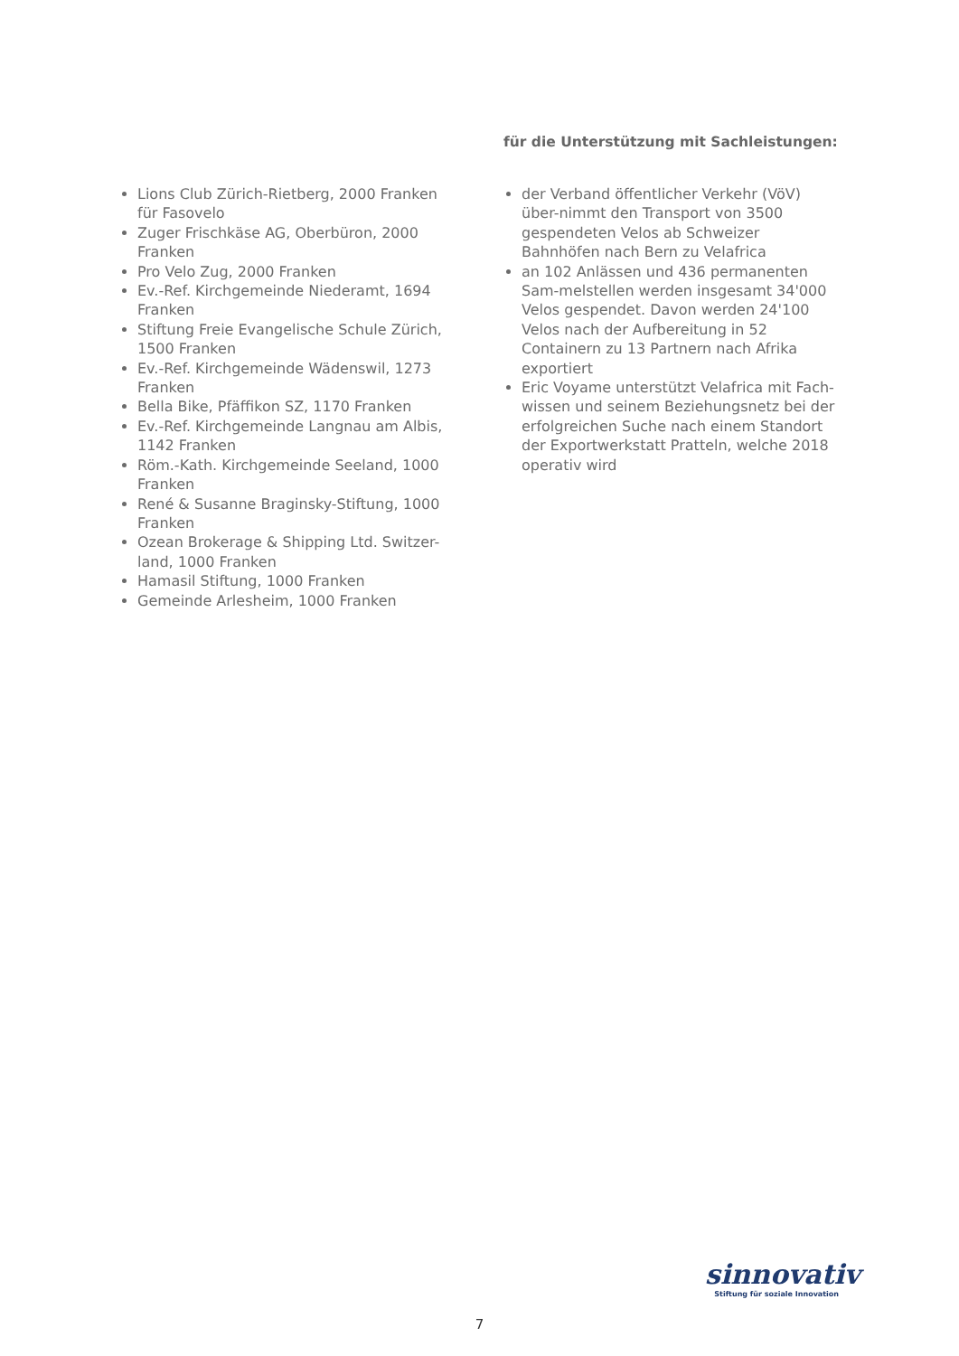Lions Club Zürich-Rietberg, 2000 Franken für Fasovelo
Zuger Frischkäse AG, Oberbüron, 2000 Franken
Pro Velo Zug, 2000 Franken
Ev.-Ref. Kirchgemeinde Niederamt, 1694 Franken
Stiftung Freie Evangelische Schule Zürich, 1500 Franken
Ev.-Ref. Kirchgemeinde Wädenswil, 1273 Franken
Bella Bike, Pfäffikon SZ, 1170 Franken
Ev.-Ref. Kirchgemeinde Langnau am Albis, 1142 Franken
Röm.-Kath. Kirchgemeinde Seeland, 1000 Franken
René & Susanne Braginsky-Stiftung, 1000 Franken
Ozean Brokerage & Shipping Ltd. Switzer-land, 1000 Franken
Hamasil Stiftung, 1000 Franken
Gemeinde Arlesheim, 1000 Franken
für die Unterstützung mit Sachleistungen:
der Verband öffentlicher Verkehr (VöV) über-nimmt den Transport von 3500 gespendeten Velos ab Schweizer Bahnhöfen nach Bern zu Velafrica
an 102 Anlässen und 436 permanenten Sam-melstellen werden insgesamt 34'000 Velos gespendet. Davon werden 24'100 Velos nach der Aufbereitung in 52 Containern zu 13 Partnern nach Afrika exportiert
Eric Voyame unterstützt Velafrica mit Fach-wissen und seinem Beziehungsnetz bei der erfolgreichen Suche nach einem Standort der Exportwerkstatt Pratteln, welche 2018 operativ wird
sinnovativ
Stiftung für soziale Innovation
7